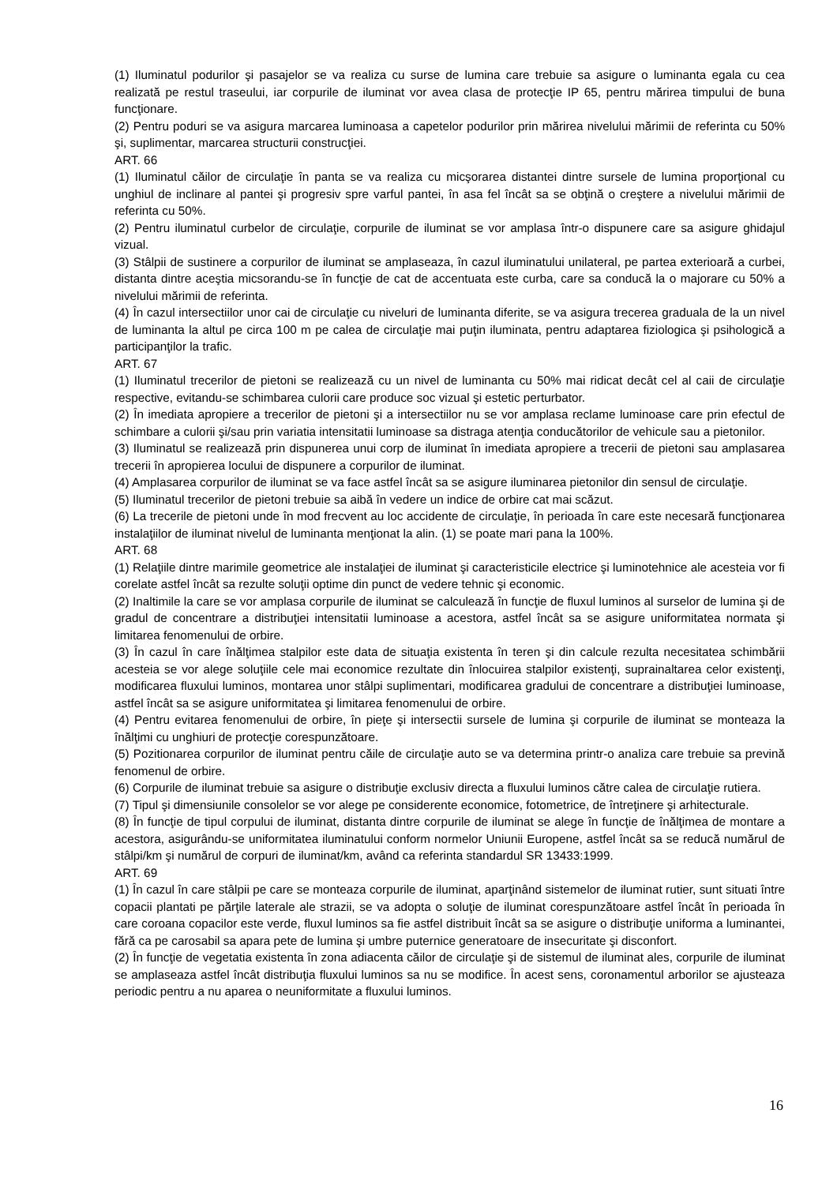(1) Iluminatul podurilor şi pasajelor se va realiza cu surse de lumina care trebuie sa asigure o luminanta egala cu cea realizată pe restul traseului, iar corpurile de iluminat vor avea clasa de protecţie IP 65, pentru mărirea timpului de buna funcţionare.
(2) Pentru poduri se va asigura marcarea luminoasa a capetelor podurilor prin mărirea nivelului mărimii de referinta cu 50% şi, suplimentar, marcarea structurii construcţiei.
ART. 66
(1) Iluminatul căilor de circulaţie în panta se va realiza cu micşorarea distantei dintre sursele de lumina proporţional cu unghiul de inclinare al pantei şi progresiv spre varful pantei, în asa fel încât sa se obţină o creştere a nivelului mărimii de referinta cu 50%.
(2) Pentru iluminatul curbelor de circulaţie, corpurile de iluminat se vor amplasa într-o dispunere care sa asigure ghidajul vizual.
(3) Stâlpii de sustinere a corpurilor de iluminat se amplaseaza, în cazul iluminatului unilateral, pe partea exterioară a curbei, distanta dintre aceştia micsorandu-se în funcţie de cat de accentuata este curba, care sa conducă la o majorare cu 50% a nivelului mărimii de referinta.
(4) În cazul intersectiilor unor cai de circulaţie cu niveluri de luminanta diferite, se va asigura trecerea graduala de la un nivel de luminanta la altul pe circa 100 m pe calea de circulaţie mai puţin iluminata, pentru adaptarea fiziologica şi psihologică a participanţilor la trafic.
ART. 67
(1) Iluminatul trecerilor de pietoni se realizează cu un nivel de luminanta cu 50% mai ridicat decât cel al caii de circulaţie respective, evitandu-se schimbarea culorii care produce soc vizual şi estetic perturbator.
(2) În imediata apropiere a trecerilor de pietoni şi a intersectiilor nu se vor amplasa reclame luminoase care prin efectul de schimbare a culorii şi/sau prin variatia intensitatii luminoase sa distraga atenţia conducătorilor de vehicule sau a pietonilor.
(3) Iluminatul se realizează prin dispunerea unui corp de iluminat în imediata apropiere a trecerii de pietoni sau amplasarea trecerii în apropierea locului de dispunere a corpurilor de iluminat.
(4) Amplasarea corpurilor de iluminat se va face astfel încât sa se asigure iluminarea pietonilor din sensul de circulaţie.
(5) Iluminatul trecerilor de pietoni trebuie sa aibă în vedere un indice de orbire cat mai scăzut.
(6) La trecerile de pietoni unde în mod frecvent au loc accidente de circulaţie, în perioada în care este necesară funcţionarea instalaţiilor de iluminat nivelul de luminanta menţionat la alin. (1) se poate mari pana la 100%.
ART. 68
(1) Relaţiile dintre marimile geometrice ale instalaţiei de iluminat şi caracteristicile electrice şi luminotehnice ale acesteia vor fi corelate astfel încât sa rezulte soluţii optime din punct de vedere tehnic şi economic.
(2) Inaltimile la care se vor amplasa corpurile de iluminat se calculează în funcţie de fluxul luminos al surselor de lumina şi de gradul de concentrare a distribuţiei intensitatii luminoase a acestora, astfel încât sa se asigure uniformitatea normata şi limitarea fenomenului de orbire.
(3) În cazul în care înălţimea stalpilor este data de situaţia existenta în teren şi din calcule rezulta necesitatea schimbării acesteia se vor alege soluţiile cele mai economice rezultate din înlocuirea stalpilor existenţi, suprainaltarea celor existenţi, modificarea fluxului luminos, montarea unor stâlpi suplimentari, modificarea gradului de concentrare a distribuţiei luminoase, astfel încât sa se asigure uniformitatea şi limitarea fenomenului de orbire.
(4) Pentru evitarea fenomenului de orbire, în pieţe şi intersectii sursele de lumina şi corpurile de iluminat se monteaza la înălţimi cu unghiuri de protecţie corespunzătoare.
(5) Pozitionarea corpurilor de iluminat pentru căile de circulaţie auto se va determina printr-o analiza care trebuie sa prevină fenomenul de orbire.
(6) Corpurile de iluminat trebuie sa asigure o distribuţie exclusiv directa a fluxului luminos către calea de circulaţie rutiera.
(7) Tipul şi dimensiunile consolelor se vor alege pe considerente economice, fotometrice, de întreţinere şi arhitecturale.
(8) În funcţie de tipul corpului de iluminat, distanta dintre corpurile de iluminat se alege în funcţie de înălţimea de montare a acestora, asigurându-se uniformitatea iluminatului conform normelor Uniunii Europene, astfel încât sa se reducă numărul de stâlpi/km şi numărul de corpuri de iluminat/km, având ca referinta standardul SR 13433:1999.
ART. 69
(1) În cazul în care stâlpii pe care se monteaza corpurile de iluminat, aparţinând sistemelor de iluminat rutier, sunt situati între copacii plantati pe părţile laterale ale strazii, se va adopta o soluţie de iluminat corespunzătoare astfel încât în perioada în care coroana copacilor este verde, fluxul luminos sa fie astfel distribuit încât sa se asigure o distribuţie uniforma a luminantei, fără ca pe carosabil sa apara pete de lumina şi umbre puternice generatoare de insecuritate şi disconfort.
(2) În funcţie de vegetatia existenta în zona adiacenta căilor de circulaţie şi de sistemul de iluminat ales, corpurile de iluminat se amplaseaza astfel încât distribuţia fluxului luminos sa nu se modifice. În acest sens, coronamentul arborilor se ajusteaza periodic pentru a nu aparea o neuniformitate a fluxului luminos.
16